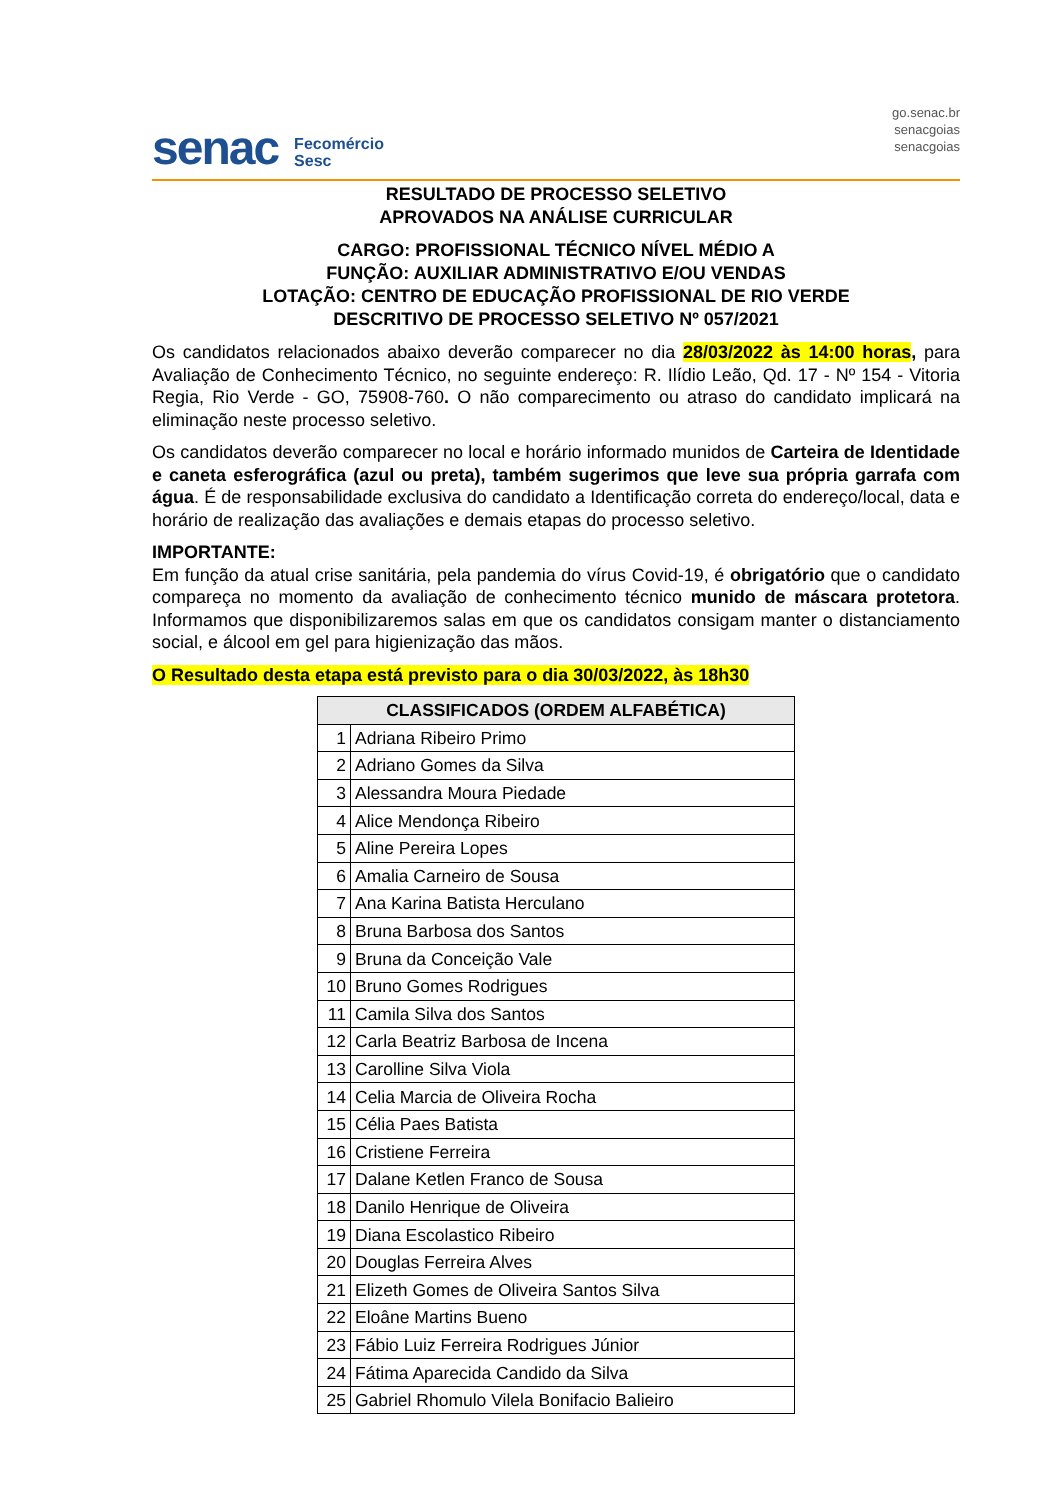senac
Fecomércio
Sesc
go.senac.br
senacgoias
senacgoias
RESULTADO DE PROCESSO SELETIVO
APROVADOS NA ANÁLISE CURRICULAR
CARGO: PROFISSIONAL TÉCNICO NÍVEL MÉDIO A
FUNÇÃO: AUXILIAR ADMINISTRATIVO E/OU VENDAS
LOTAÇÃO: CENTRO DE EDUCAÇÃO PROFISSIONAL DE RIO VERDE
DESCRITIVO DE PROCESSO SELETIVO Nº 057/2021
Os candidatos relacionados abaixo deverão comparecer no dia 28/03/2022 às 14:00 horas, para Avaliação de Conhecimento Técnico, no seguinte endereço: R. Ilídio Leão, Qd. 17 - Nº 154 - Vitoria Regia, Rio Verde - GO, 75908-760. O não comparecimento ou atraso do candidato implicará na eliminação neste processo seletivo.
Os candidatos deverão comparecer no local e horário informado munidos de Carteira de Identidade e caneta esferográfica (azul ou preta), também sugerimos que leve sua própria garrafa com água. É de responsabilidade exclusiva do candidato a Identificação correta do endereço/local, data e horário de realização das avaliações e demais etapas do processo seletivo.
IMPORTANTE:
Em função da atual crise sanitária, pela pandemia do vírus Covid-19, é obrigatório que o candidato compareça no momento da avaliação de conhecimento técnico munido de máscara protetora. Informamos que disponibilizaremos salas em que os candidatos consigam manter o distanciamento social, e álcool em gel para higienização das mãos.
O Resultado desta etapa está previsto para o dia 30/03/2022, às 18h30
| CLASSIFICADOS (ORDEM ALFABÉTICA) | |
| --- | --- |
| 1 | Adriana Ribeiro Primo |
| 2 | Adriano Gomes da Silva |
| 3 | Alessandra Moura Piedade |
| 4 | Alice Mendonça Ribeiro |
| 5 | Aline Pereira Lopes |
| 6 | Amalia Carneiro de Sousa |
| 7 | Ana Karina Batista Herculano |
| 8 | Bruna Barbosa dos Santos |
| 9 | Bruna da Conceição Vale |
| 10 | Bruno Gomes Rodrigues |
| 11 | Camila Silva dos Santos |
| 12 | Carla Beatriz Barbosa de Incena |
| 13 | Carolline Silva Viola |
| 14 | Celia Marcia de Oliveira Rocha |
| 15 | Célia Paes Batista |
| 16 | Cristiene Ferreira |
| 17 | Dalane Ketlen Franco de Sousa |
| 18 | Danilo Henrique de Oliveira |
| 19 | Diana Escolastico Ribeiro |
| 20 | Douglas Ferreira Alves |
| 21 | Elizeth Gomes de Oliveira Santos Silva |
| 22 | Eloâne Martins Bueno |
| 23 | Fábio Luiz Ferreira Rodrigues Júnior |
| 24 | Fátima Aparecida Candido da Silva |
| 25 | Gabriel Rhomulo Vilela Bonifacio Balieiro |